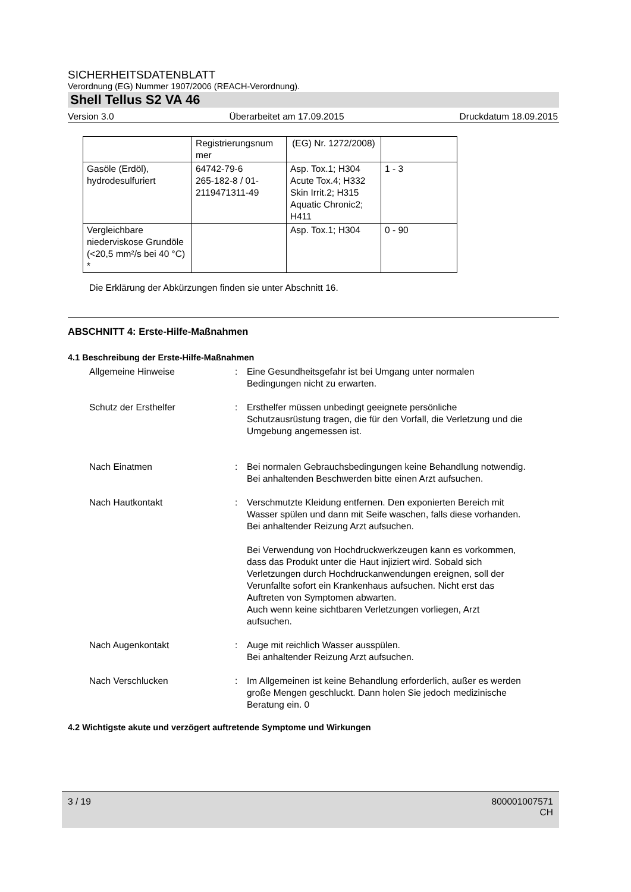SICHERHEITSDATENBLATT
Verordnung (EG) Nummer 1907/2006 (REACH-Verordnung).
Shell Tellus S2 VA 46
Version 3.0 Überarbeitet am 17.09.2015 Druckdatum 18.09.2015
| | Registrierungsnum mer | (EG) Nr. 1272/2008) | |
| Gasöle (Erdöl), hydrodesulfuriert | 64742-79-6 265-182-8 / 01-2119471311-49 | Asp. Tox.1; H304 Acute Tox.4; H332 Skin Irrit.2; H315 Aquatic Chronic2; H411 | 1 - 3 |
| Vergleichbare niederviskose Grundöle (<20,5 mm²/s bei 40 °C) * | | Asp. Tox.1; H304 | 0 - 90 |
Die Erklärung der Abkürzungen finden sie unter Abschnitt 16.
ABSCHNITT 4: Erste-Hilfe-Maßnahmen
4.1 Beschreibung der Erste-Hilfe-Maßnahmen
Allgemeine Hinweise : Eine Gesundheitsgefahr ist bei Umgang unter normalen Bedingungen nicht zu erwarten.
Schutz der Ersthelfer : Ersthelfer müssen unbedingt geeignete persönliche Schutzausrüstung tragen, die für den Vorfall, die Verletzung und die Umgebung angemessen ist.
Nach Einatmen : Bei normalen Gebrauchsbedingungen keine Behandlung notwendig.
Bei anhaltenden Beschwerden bitte einen Arzt aufsuchen.
Nach Hautkontakt : Verschmutzte Kleidung entfernen. Den exponierten Bereich mit Wasser spülen und dann mit Seife waschen, falls diese vorhanden.
Bei anhaltender Reizung Arzt aufsuchen.
Bei Verwendung von Hochdruckwerkzeugen kann es vorkommen, dass das Produkt unter die Haut injiziert wird. Sobald sich Verletzungen durch Hochdruckanwendungen ereignen, soll der Verunfallte sofort ein Krankenhaus aufsuchen. Nicht erst das Auftreten von Symptomen abwarten.
Auch wenn keine sichtbaren Verletzungen vorliegen, Arzt aufsuchen.
Nach Augenkontakt : Auge mit reichlich Wasser ausspülen.
Bei anhaltender Reizung Arzt aufsuchen.
Nach Verschlucken : Im Allgemeinen ist keine Behandlung erforderlich, außer es werden große Mengen geschluckt. Dann holen Sie jedoch medizinische Beratung ein. 0
4.2 Wichtigste akute und verzögert auftretende Symptome und Wirkungen
3 / 19 800001007571
CH